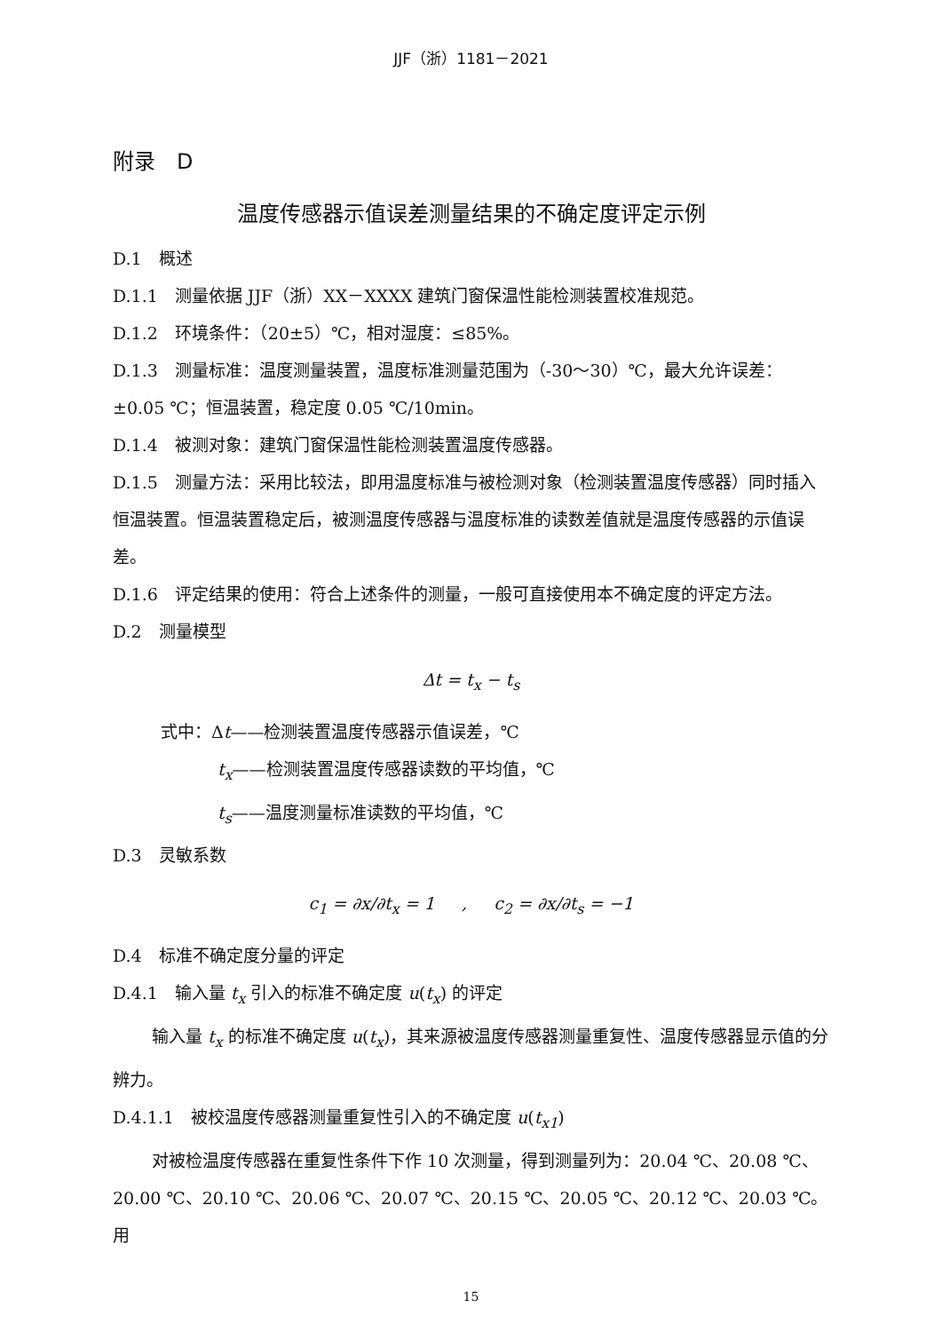JJF（浙）1181－2021
附录　D
温度传感器示值误差测量结果的不确定度评定示例
D.1　概述
D.1.1　测量依据 JJF（浙）XX－XXXX 建筑门窗保温性能检测装置校准规范。
D.1.2　环境条件：（20±5）℃，相对湿度：≤85%。
D.1.3　测量标准：温度测量装置，温度标准测量范围为（-30～30）℃，最大允许误差：±0.05 ℃；恒温装置，稳定度 0.05 ℃/10min。
D.1.4　被测对象：建筑门窗保温性能检测装置温度传感器。
D.1.5　测量方法：采用比较法，即用温度标准与被检测对象（检测装置温度传感器）同时插入恒温装置。恒温装置稳定后，被测温度传感器与温度标准的读数差值就是温度传感器的示值误差。
D.1.6　评定结果的使用：符合上述条件的测量，一般可直接使用本不确定度的评定方法。
D.2　测量模型
Δt = t<sub>x</sub> − t<sub>s</sub>
式中：Δt——检测装置温度传感器示值误差，℃
t<sub>x</sub>——检测装置温度传感器读数的平均值，℃
t<sub>s</sub>——温度测量标准读数的平均值，℃
D.3　灵敏系数
c<sub>1</sub> = ∂x/∂t<sub>x</sub> = 1 , c<sub>2</sub> = ∂x/∂t<sub>s</sub> = −1
D.4　标准不确定度分量的评定
D.4.1　输入量 t<sub>x</sub> 引入的标准不确定度 u(t<sub>x</sub>) 的评定
输入量 t<sub>x</sub> 的标准不确定度 u(t<sub>x</sub>)，其来源被温度传感器测量重复性、温度传感器显示值的分辨力。
D.4.1.1　被校温度传感器测量重复性引入的不确定度 u(t<sub>x1</sub>)
对被检温度传感器在重复性条件下作 10 次测量，得到测量列为：20.04 ℃、20.08 ℃、20.00 ℃、20.10 ℃、20.06 ℃、20.07 ℃、20.15 ℃、20.05 ℃、20.12 ℃、20.03 ℃。用
15